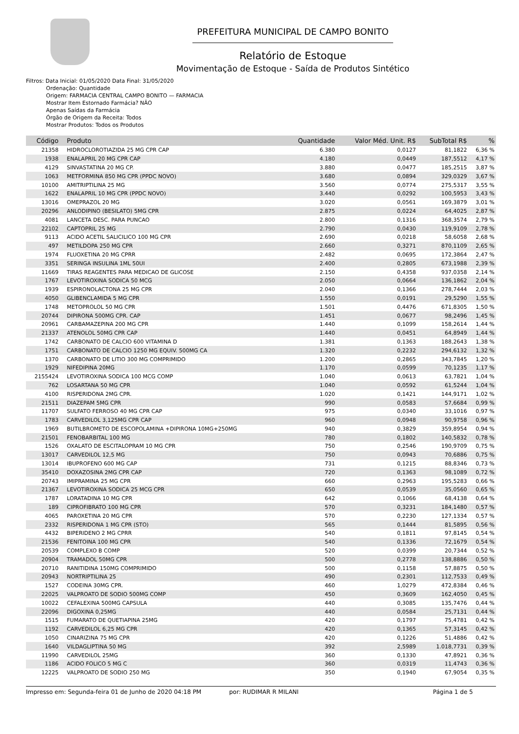PREFEITURA MUNICIPAL DE CAMPO BONITO
Relatório de Estoque
Movimentação de Estoque - Saída de Produtos Sintético
Filtros: Data Inicial: 01/05/2020 Data Final: 31/05/2020
Ordenação: Quantidade
Origem: FARMACIA CENTRAL CAMPO BONITO — FARMACIA
Mostrar Item Estornado Farmácia? NÃO
Apenas Saídas da Farmácia
Órgão de Origem da Receita: Todos
Mostrar Produtos: Todos os Produtos
| Código | Produto | Quantidade | Valor Méd. Unit. R$ | SubTotal R$ | % |
| --- | --- | --- | --- | --- | --- |
| 21358 | HIDROCLOROTIAZIDA 25 MG CPR CAP | 6.380 | 0,0127 | 81,1822 | 6,36 % |
| 1938 | ENALAPRIL 20 MG CPR CAP | 4.180 | 0,0449 | 187,5512 | 4,17 % |
| 4129 | SINVASTATINA 20 MG CP. | 3.880 | 0,0477 | 185,2515 | 3,87 % |
| 1063 | METFORMINA 850 MG CPR (PPDC NOVO) | 3.680 | 0,0894 | 329,0329 | 3,67 % |
| 10100 | AMITRIPTILINA 25 MG | 3.560 | 0,0774 | 275,5317 | 3,55 % |
| 1622 | ENALAPRIL 10 MG CPR (PPDC NOVO) | 3.440 | 0,0292 | 100,5953 | 3,43 % |
| 13016 | OMEPRAZOL 20 MG | 3.020 | 0,0561 | 169,3879 | 3,01 % |
| 20296 | ANLODIPINO (BESILATO) 5MG CPR | 2.875 | 0,0224 | 64,4025 | 2,87 % |
| 4081 | LANCETA DESC. PARA PUNCAO | 2.800 | 0,1316 | 368,3574 | 2,79 % |
| 22102 | CAPTOPRIL 25 MG | 2.790 | 0,0430 | 119,9109 | 2,78 % |
| 9113 | ACIDO ACETIL SALICILICO 100 MG CPR | 2.690 | 0,0218 | 58,6058 | 2,68 % |
| 497 | METILDOPA 250 MG CPR | 2.660 | 0,3271 | 870,1109 | 2,65 % |
| 1974 | FLUOXETINA 20 MG CPRR | 2.482 | 0,0695 | 172,3864 | 2,47 % |
| 3351 | SERINGA INSULINA 1ML 50UI | 2.400 | 0,2805 | 673,1988 | 2,39 % |
| 11669 | TIRAS REAGENTES PARA MEDICAO DE GLICOSE | 2.150 | 0,4358 | 937,0358 | 2,14 % |
| 1767 | LEVOTIROXINA SODICA 50 MCG | 2.050 | 0,0664 | 136,1862 | 2,04 % |
| 1939 | ESPIRONOLACTONA 25 MG CPR | 2.040 | 0,1366 | 278,7444 | 2,03 % |
| 4050 | GLIBENCLAMIDA 5 MG CPR | 1.550 | 0,0191 | 29,5290 | 1,55 % |
| 1748 | METOPROLOL 50 MG CPR | 1.501 | 0,4476 | 671,8305 | 1,50 % |
| 20744 | DIPIRONA 500MG CPR. CAP | 1.451 | 0,0677 | 98,2496 | 1,45 % |
| 20961 | CARBAMAZEPINA 200 MG CPR | 1.440 | 0,1099 | 158,2614 | 1,44 % |
| 21337 | ATENOLOL 50MG CPR CAP | 1.440 | 0,0451 | 64,8949 | 1,44 % |
| 1742 | CARBONATO DE CALCIO 600 VITAMINA D | 1.381 | 0,1363 | 188,2643 | 1,38 % |
| 1751 | CARBONATO DE CALCIO 1250 MG EQUIV. 500MG CA | 1.320 | 0,2232 | 294,6132 | 1,32 % |
| 1370 | CARBONATO DE LITIO 300 MG COMPRIMIDO | 1.200 | 0,2865 | 343,7845 | 1,20 % |
| 1929 | NIFEDIPINA 20MG | 1.170 | 0,0599 | 70,1235 | 1,17 % |
| 2155424 | LEVOTIROXINA SODICA 100 MCG COMP | 1.040 | 0,0613 | 63,7821 | 1,04 % |
| 762 | LOSARTANA 50 MG CPR | 1.040 | 0,0592 | 61,5244 | 1,04 % |
| 4100 | RISPERIDONA 2MG CPR. | 1.020 | 0,1421 | 144,9171 | 1,02 % |
| 21511 | DIAZEPAM 5MG CPR | 990 | 0,0583 | 57,6684 | 0,99 % |
| 11707 | SULFATO FERROSO 40 MG CPR CAP | 975 | 0,0340 | 33,1016 | 0,97 % |
| 1783 | CARVEDILOL 3,125MG CPR CAP | 960 | 0,0948 | 90,9758 | 0,96 % |
| 1969 | BUTILBROMETO DE ESCOPOLAMINA +DIPIRONA 10MG+250MG | 940 | 0,3829 | 359,8954 | 0,94 % |
| 21501 | FENOBARBITAL 100 MG | 780 | 0,1802 | 140,5832 | 0,78 % |
| 1526 | OXALATO DE ESCITALOPRAM 10 MG CPR | 750 | 0,2546 | 190,9709 | 0,75 % |
| 13017 | CARVEDILOL 12,5 MG | 750 | 0,0943 | 70,6886 | 0,75 % |
| 13014 | IBUPROFENO 600 MG CAP | 731 | 0,1215 | 88,8346 | 0,73 % |
| 35410 | DOXAZOSINA 2MG CPR CAP | 720 | 0,1363 | 98,1089 | 0,72 % |
| 20743 | IMIPRAMINA 25 MG CPR | 660 | 0,2963 | 195,5283 | 0,66 % |
| 21367 | LEVOTIROXINA SODICA 25 MCG CPR | 650 | 0,0539 | 35,0560 | 0,65 % |
| 1787 | LORATADINA 10 MG CPR | 642 | 0,1066 | 68,4138 | 0,64 % |
| 189 | CIPROFIBRATO 100 MG CPR | 570 | 0,3231 | 184,1480 | 0,57 % |
| 4065 | PAROXETINA 20 MG CPR | 570 | 0,2230 | 127,1334 | 0,57 % |
| 2332 | RISPERIDONA 1 MG CPR (STO) | 565 | 0,1444 | 81,5895 | 0,56 % |
| 4432 | BIPERIDENO 2 MG CPRR | 540 | 0,1811 | 97,8145 | 0,54 % |
| 21536 | FENITOINA 100 MG CPR | 540 | 0,1336 | 72,1679 | 0,54 % |
| 20539 | COMPLEXO B COMP | 520 | 0,0399 | 20,7344 | 0,52 % |
| 20904 | TRAMADOL 50MG CPR | 500 | 0,2778 | 138,8886 | 0,50 % |
| 20710 | RANITIDINA 150MG COMPRIMIDO | 500 | 0,1158 | 57,8875 | 0,50 % |
| 20943 | NORTRIPTILINA 25 | 490 | 0,2301 | 112,7533 | 0,49 % |
| 1527 | CODEINA 30MG CPR. | 460 | 1,0279 | 472,8384 | 0,46 % |
| 22025 | VALPROATO DE SODIO 500MG COMP | 450 | 0,3609 | 162,4050 | 0,45 % |
| 10022 | CEFALEXINA 500MG CAPSULA | 440 | 0,3085 | 135,7476 | 0,44 % |
| 22096 | DIGOXINA 0,25MG | 440 | 0,0584 | 25,7131 | 0,44 % |
| 1515 | FUMARATO DE QUETIAPINA 25MG | 420 | 0,1797 | 75,4781 | 0,42 % |
| 1192 | CARVEDILOL 6,25 MG CPR | 420 | 0,1365 | 57,3145 | 0,42 % |
| 1050 | CINARIZINA 75 MG CPR | 420 | 0,1226 | 51,4886 | 0,42 % |
| 1640 | VILDAGLIPTINA 50 MG | 392 | 2,5989 | 1.018,7731 | 0,39 % |
| 11990 | CARVEDILOL 25MG | 360 | 0,1330 | 47,8921 | 0,36 % |
| 1186 | ACIDO FOLICO 5 MG C | 360 | 0,0319 | 11,4743 | 0,36 % |
| 12225 | VALPROATO DE SODIO 250 MG | 350 | 0,1940 | 67,9054 | 0,35 % |
Impresso em: Segunda-feira 01 de Junho de 2020 04:18 PM por: RUDIMAR R MILANI Página 1 de 5